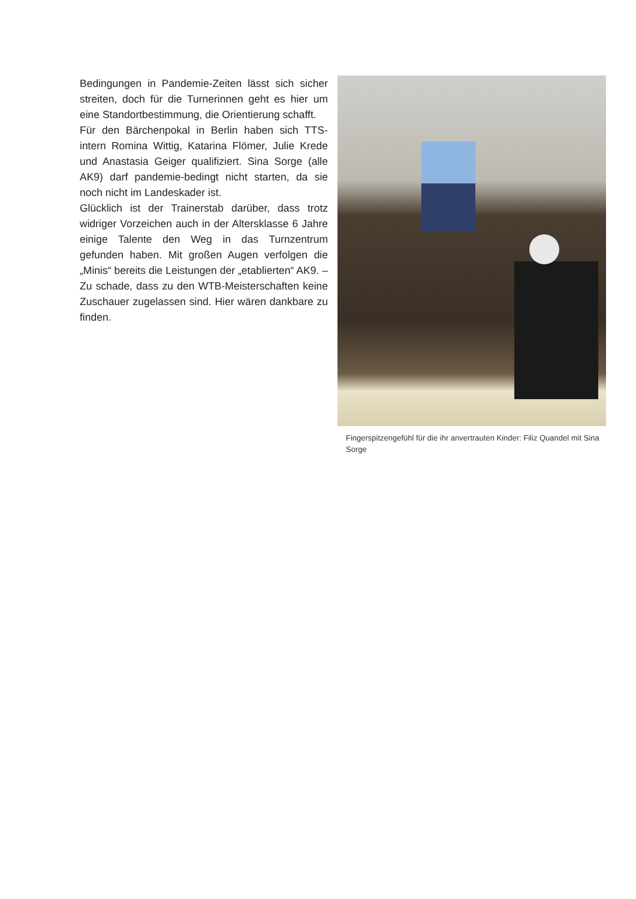Bedingungen in Pandemie-Zeiten lässt sich sicher streiten, doch für die Turnerinnen geht es hier um eine Standortbestimmung, die Orientierung schafft.
Für den Bärchenpokal in Berlin haben sich TTS-intern Romina Wittig, Katarina Flömer, Julie Krede und Anastasia Geiger qualifiziert. Sina Sorge (alle AK9) darf pandemie-bedingt nicht starten, da sie noch nicht im Landeskader ist.
Glücklich ist der Trainerstab darüber, dass trotz widriger Vorzeichen auch in der Altersklasse 6 Jahre einige Talente den Weg in das Turnzentrum gefunden haben. Mit großen Augen verfolgen die „Minis“ bereits die Leistungen der „etablierten“ AK9. – Zu schade, dass zu den WTB-Meisterschaften keine Zuschauer zugelassen sind. Hier wären dankbare zu finden.
Fingerspitzengefühl für die ihr anvertrauten Kinder: Filiz Quandel mit Sina Sorge